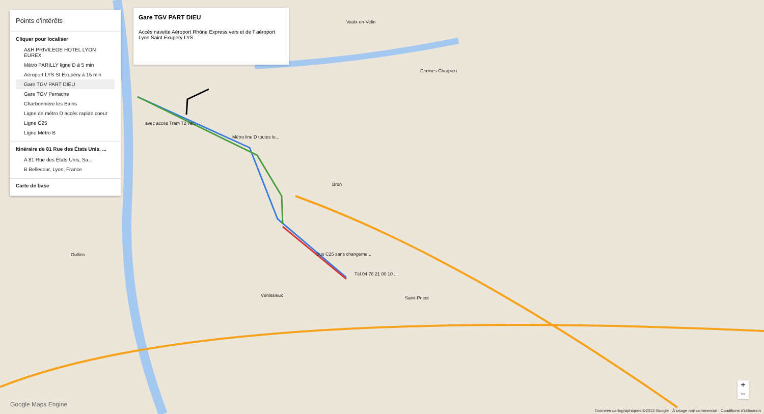Points d'intérêts
Cliquer pour localiser
A&H PRIVILEGE HOTEL LYON EUREX
Métro PARILLY ligne D à 5 min
Aéroport LYS St Exupéry à 15 min
Gare TGV PART DIEU
Gare TGV Perrache
Charbonnière les Bains
Ligne de métro D accès rapide coeur
Ligne C25
Ligne Métro B
Itinéraire de 81 Rue des États Unis, ...
A 81 Rue des États Unis, Sa...
B Bellecour, Lyon, France
Carte de base
Gare TGV PART DIEU
Accès navette Aéroport Rhône Express vers et de l' aéroport Lyon Saint Exupéry LYS
avec accès Tram T2 ver...
Métro line D toutes le...
Bus C25 sans changeme...
Tél 04 78 21 00 10 ...
Vaulx-en-Velin
Decines-Charpieu
Bron
Vénissieux Saint-Priest
Oullins
Google Maps Engine
+
−
Données cartographiques ©2013 Google À usage non commercial Conditions d'utilisation